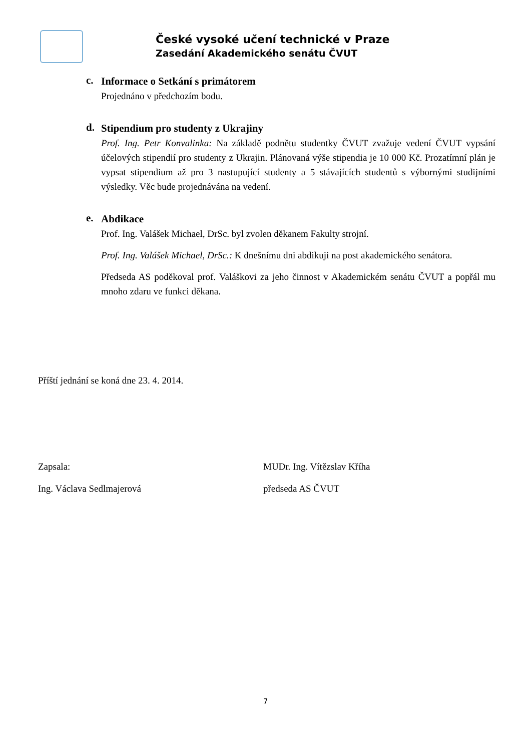České vysoké učení technické v Praze
Zasedání Akademického senátu ČVUT
c.
Informace o Setkání s primátorem
Projednáno v předchozím bodu.
d.
Stipendium pro studenty z Ukrajiny
Prof. Ing. Petr Konvalinka: Na základě podnětu studentky ČVUT zvažuje vedení ČVUT vypsání účelových stipendií pro studenty z Ukrajin. Plánovaná výše stipendia je 10 000 Kč. Prozatímní plán je vypsat stipendium až pro 3 nastupující studenty a 5 stávajících studentů s výbornými studijními výsledky. Věc bude projednávána na vedení.
e.
Abdikace
Prof. Ing. Valášek Michael, DrSc. byl zvolen děkanem Fakulty strojní.
Prof. Ing. Valášek Michael, DrSc.: K dnešnímu dni abdikuji na post akademického senátora.
Předseda AS poděkoval prof. Valáškovi za jeho činnost v Akademickém senátu ČVUT a popřál mu mnoho zdaru ve funkci děkana.
Příští jednání se koná dne 23. 4. 2014.
Zapsala:
Ing. Václava Sedlmajerová
MUDr. Ing. Vítězslav Kříha
předseda AS ČVUT
7